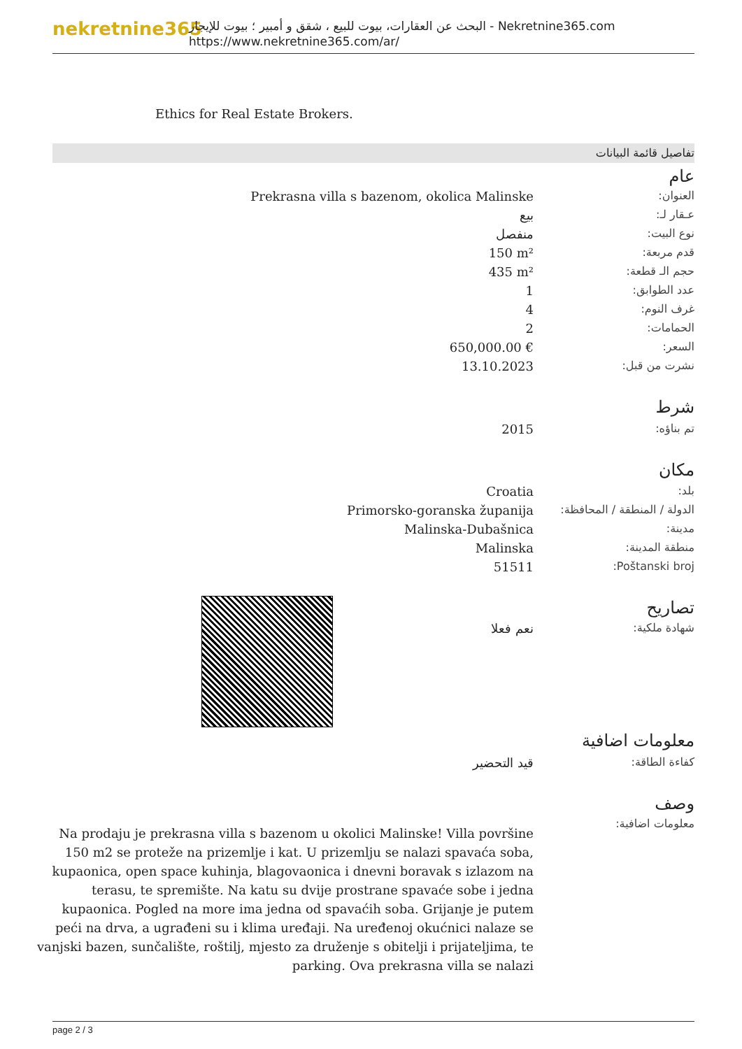nekretnine365
البحث عن العقارات، بيوت للبيع ، شقق و أمبير ؛ بيوت للإيجار - Nekretnine365.com
https://www.nekretnine365.com/ar/
Ethics for Real Estate Brokers.
تفاصيل قائمة البيانات
عام
| Prekrasna villa s bazenom, okolica Malinske | العنوان: |
| بيع | عـقار لـ: |
| منفصل | نوع البيت: |
| 150 m² | قدم مربعة: |
| 435 m² | حجم الـ قطعة: |
| 1 | عدد الطوابق: |
| 4 | غرف النوم: |
| 2 | الحمامات: |
| 650,000.00 € | السعر: |
| 13.10.2023 | نشرت من قبل: |
شرط
| 2015 | تم بناؤه: |
مكان
| Croatia | بلد: |
| Primorsko-goranska županija | الدولة / المنطقة / المحافظة: |
| Malinska-Dubašnica | مدينة: |
| Malinska | منطقة المدينة: |
| 51511 | Poštanski broj: |
تصاريح
| نعم فعلا | شهادة ملكية: |
معلومات اضافية
| قيد التحضير | كفاءة الطاقة: |
وصف
Na prodaju je prekrasna villa s bazenom u okolici Malinske! Villa površine 150 m2 se proteže na prizemlje i kat. U prizemlju se nalazi spavaća soba, kupaonica, open space kuhinja, blagovaonica i dnevni boravak s izlazom na terasu, te spremište. Na katu su dvije prostrane spavaće sobe i jedna kupaonica. Pogled na more ima jedna od spavaćih soba. Grijanje je putem peći na drva, a ugrađeni su i klima uređaji. Na uređenoj okućnici nalaze se vanjski bazen, sunčalište, roštilj, mjesto za druženje s obitelji i prijateljima, te parking. Ova prekrasna villa se nalazi
معلومات اضافية:
page 2 / 3